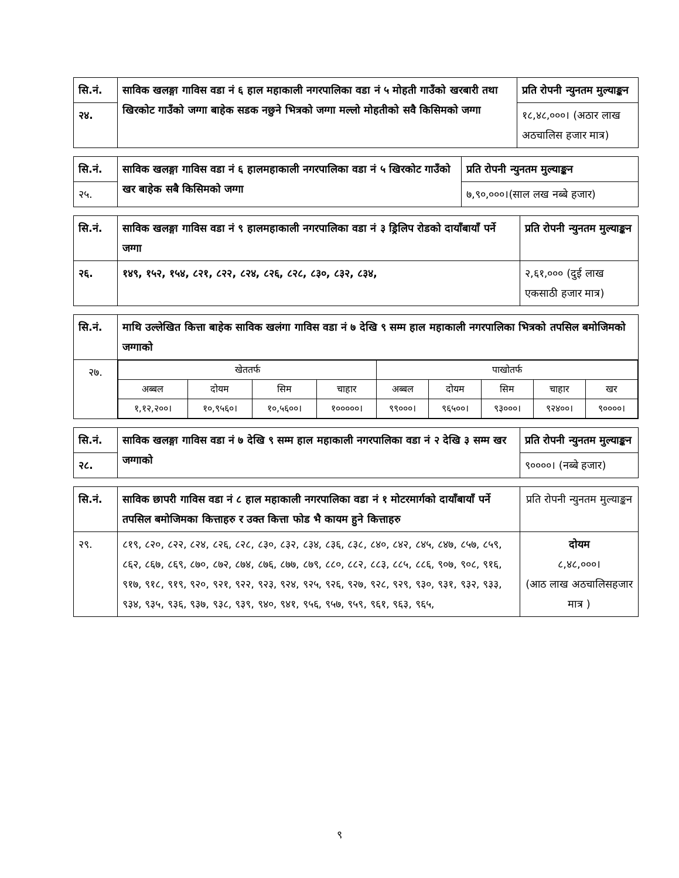| सि.नं. | साविक खलङ्गा गाविस वडा नं ६ हाल महाकाली नगरपालिका वडा नं ५ मोहती गाउँको खरबारी तथा खिरकोट गाउँको जग्गा बाहेक सडक नछुने भित्रको जग्गा मल्लो मोहतीको सवै किसिमको जग्गा | प्रति रोपनी न्युनतम मुल्याङ्कन |
| --- | --- | --- |
| २४. | | १८,४८,०००। (अठार लाख अठचालिस हजार मात्र) |
| सि.नं. | साविक खलङ्गा गाविस वडा नं ६ हालमहाकाली नगरपालिका वडा नं ५ खिरकोट गाउँको खर बाहेक सबै किसिमको जग्गा | प्रति रोपनी न्युनतम मुल्याङ्कन |
| --- | --- | --- |
| २५. | | ७,९०,०००।(साल लख नब्बे हजार) |
| सि.नं. | साविक खलङ्गा गाविस वडा नं ९ हालमहाकाली नगरपालिका वडा नं ३ ड्रिलिप रोडको दायाँबायाँ पर्ने जग्गा | प्रति रोपनी न्युनतम मुल्याङ्कन |
| --- | --- | --- |
| २६. | १४९, १५२, १५४, ८२१, ८२२, ८२४, ८२६, ८२८, ८३०, ८३२, ८३४, | २,६१,००० (दुई लाख एकसाठी हजार मात्र) |
| सि.नं. | माथि उल्लेखित कित्ता बाहेक साविक खलंगा गाविस वडा नं ७ देखि ९ सम्म हाल महाकाली नगरपालिका भित्रको तपसिल बमोजिमको जग्गाको |
| --- | --- |
| २७. | / खेततर्फ / / / / पाखोतर्फ / / / / / / अब्बल / दोयम / सिम / चाहार / अब्बल / दोयम / सिम / चाहार / खर / / १,१२,२००। / १०,९५६०। / १०,५६००। / १०००००। / ९९०००। / ९६५००। / ९३०००। / ९२४००। / ९००००। / |
| सि.नं. | साविक खलङ्गा गाविस वडा नं ७ देखि ९ सम्म हाल महाकाली नगरपालिका वडा नं २ देखि ३ सम्म खर जग्गाको | प्रति रोपनी न्युनतम मुल्याङ्कन |
| --- | --- | --- |
| २८. | | ९००००। (नब्बे हजार) |
| सि.नं. | साविक छापरी गाविस वडा नं ८ हाल महाकाली नगरपालिका वडा नं १ मोटरमार्गको दायाँबायाँ पर्ने तपसिल बमोजिमका कित्ताहरु र उक्त कित्ता फोड भै कायम हुने कित्ताहरु | प्रति रोपनी न्युनतम मुल्याङ्कन |
| २९. | ८१९, ८२०, ८२२, ८२४, ८२६, ८२८, ८३०, ८३२, ८३४, ८३६, ८३८, ८४०, ८४२, ८४५, ८४७, ८५७, ८५९, ८६२, ८६७, ८६९, ८७०, ८७२, ८७४, ८७६, ८७७, ८७९, ८८०, ८८२, ८८३, ८८५, ८८६, ९०७, ९०८, ९१६, ९१७, ९१८, ९१९, ९२०, ९२१, ९२२, ९२३, ९२४, ९२५, ९२६, ९२७, ९२८, ९२९, ९३०, ९३१, ९३२, ९३३, ९३४, ९३५, ९३६, ९३७, ९३८, ९३९, ९४०, ९४१, ९५६, ९५७, ९५९, ९६१, ९६३, ९६५, | दोयम ८,४८,०००। (आठ लाख अठचालिसहजार मात्र ) |
९